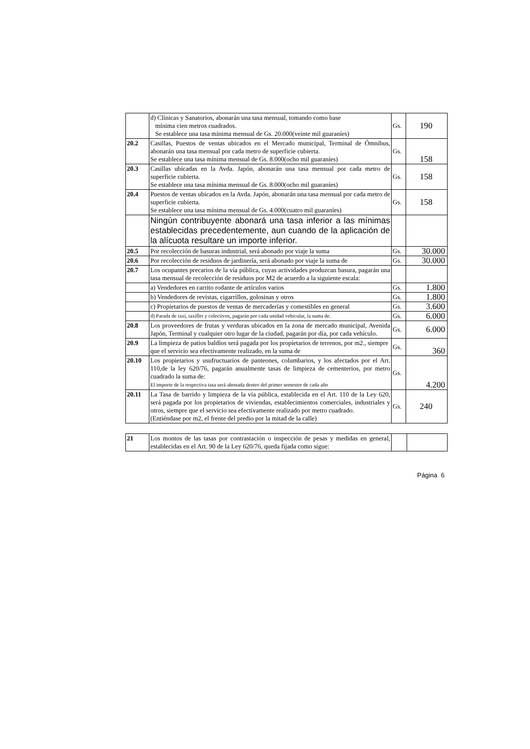| | d) Clínicas y Sanatorios, abonarán una tasa mensual, tomando como base mínima cien metros cuadrados. Se establece una tasa mínima mensual de Gs. 20.000(veinte mil guaraníes) | Gs. | 190 |
| 20.2 | Casillas, Puestos de ventas ubicados en el Mercado municipal, Terminal de Ómnibus, abonarán una tasa mensual por cada metro de superficie cubierta. Se establece una tasa mínima mensual de Gs. 8.000(ocho mil guaraníes) | Gs. | 158 |
| 20.3 | Casillas ubicadas en la Avda. Japón, abonarán una tasa mensual por cada metro de superficie cubierta. Se establece una tasa mínima mensual de Gs. 8.000(ocho mil guaraníes) | Gs. | 158 |
| 20.4 | Puestos de ventas ubicados en la Avda. Japón, abonarán una tasa mensual por cada metro de superficie cubierta. Se establece una tasa mínima mensual de Gs. 4.000(cuatro mil guaraníes) | Gs. | 158 |
| | Ningún contribuyente abonará una tasa inferior a las mínimas establecidas precedentemente, aun cuando de la aplicación de la alícuota resultare un importe inferior. | | |
| 20.5 | Por recolección de basuras industrial, será abonado por viaje la suma | Gs. | 30.000 |
| 20.6 | Por recolección de residuos de jardinería, será abonado por viaje la suma de | Gs. | 30.000 |
| 20.7 | Los ocupantes precarios de la vía pública, cuyas actividades produzcan basura, pagarán una tasa mensual de recolección de residuos por M2 de acuerdo a la siguiente escala: | | |
| | a) Vendedores en carrito rodante de artículos varios | Gs. | 1.800 |
| | b) Vendedores de revistas, cigarrillos, golosinas y otros | Gs. | 1.800 |
| | c) Propietarios de puestos de ventas de mercaderías y comestibles en general | Gs. | 3.600 |
| | d) Parada de taxi, taxiflet y colectivos, pagarán por cada unidad vehicular, la suma de. | Gs. | 6.000 |
| 20.8 | Los proveedores de frutas y verduras ubicados en la zona de mercado municipal, Avenida Japón, Terminal y cualquier otro lugar de la ciudad, pagarán por día, por cada vehículo. | Gs. | 6.000 |
| 20.9 | La limpieza de patios baldíos será pagada por los propietarios de terrenos, por m2., siempre que el servicio sea efectivamente realizado, en la suma de | Gs. | 360 |
| 20.10 | Los propietarios y usufructuarios de panteones, columbarios, y los afectados por el Art. 110,de la ley 620/76, pagarán anualmente tasas de limpieza de cementerios, por metro cuadrado la suma de: El importe de la respectiva tasa será abonada dentro del primer semestre de cada año | Gs. | 4.200 |
| 20.11 | La Tasa de barrido y limpieza de la vía pública, establecida en el Art. 110 de la Ley 620, será pagada por los propietarios de viviendas, establecimientos comerciales, industriales y otros, siempre que el servicio sea efectivamente realizado por metro cuadrado. (Entiéndase por m2, el frente del predio por la mitad de la calle) | Gs. | 240 |
| 21 | Los montos de las tasas por contrastación o inspección de pesas y medidas en general, establecidas en el Art. 90 de la Ley 620/76, queda fijada como sigue: | | |
Página 6